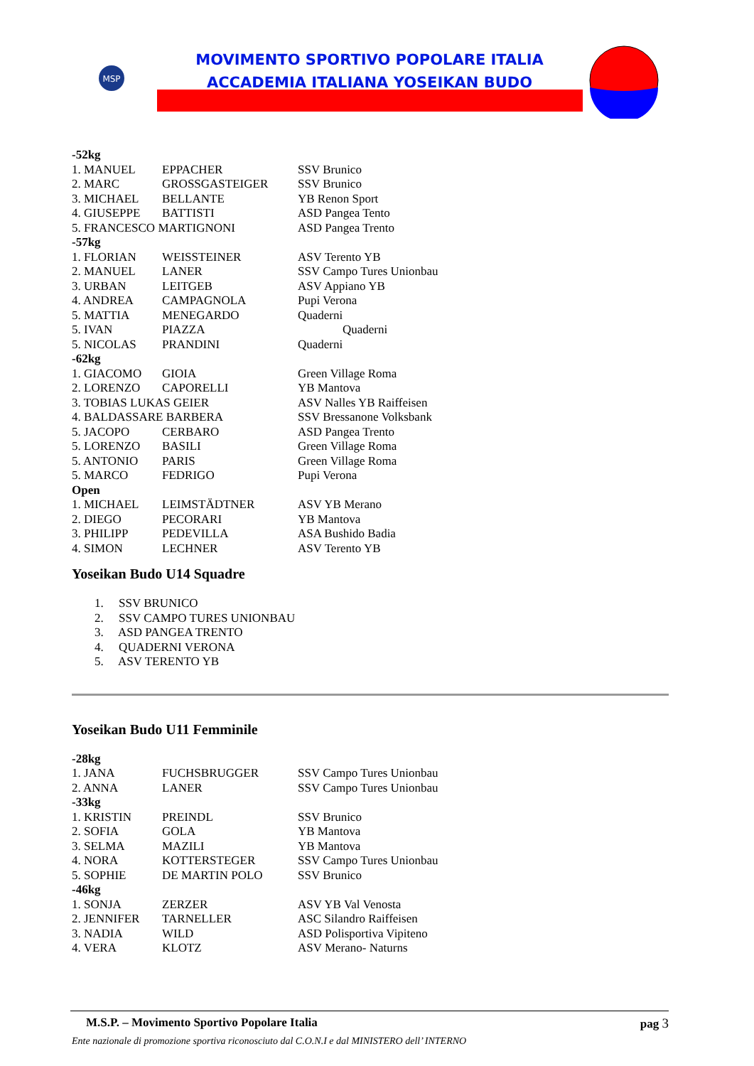MSP
MOVIMENTO SPORTIVO POPOLARE ITALIA
ACCADEMIA ITALIANA YOSEIKAN BUDO
| -52kg | | |
| 1. MANUEL | EPPACHER | SSV Brunico |
| 2. MARC | GROSSGASTEIGER | SSV Brunico |
| 3. MICHAEL | BELLANTE | YB Renon Sport |
| 4. GIUSEPPE | BATTISTI | ASD Pangea Tento |
| 5. FRANCESCO MARTIGNONI | | ASD Pangea Trento |
| -57kg | | |
| 1. FLORIAN | WEISSTEINER | ASV Terento YB |
| 2. MANUEL | LANER | SSV Campo Tures Unionbau |
| 3. URBAN | LEITGEB | ASV Appiano YB |
| 4. ANDREA | CAMPAGNOLA | Pupi Verona |
| 5. MATTIA | MENEGARDO | Quaderni |
| 5. IVAN | PIAZZA | Quaderni |
| 5. NICOLAS | PRANDINI | Quaderni |
| -62kg | | |
| 1. GIACOMO | GIOIA | Green Village Roma |
| 2. LORENZO | CAPORELLI | YB Mantova |
| 3. TOBIAS LUKAS GEIER | | ASV Nalles YB Raiffeisen |
| 4. BALDASSARE BARBERA | | SSV Bressanone Volksbank |
| 5. JACOPO | CERBARO | ASD Pangea Trento |
| 5. LORENZO | BASILI | Green Village Roma |
| 5. ANTONIO | PARIS | Green Village Roma |
| 5. MARCO | FEDRIGO | Pupi Verona |
| Open | | |
| 1. MICHAEL | LEIMSTÄDTNER | ASV YB Merano |
| 2. DIEGO | PECORARI | YB Mantova |
| 3. PHILIPP | PEDEVILLA | ASA Bushido Badia |
| 4. SIMON | LECHNER | ASV Terento YB |
Yoseikan Budo U14 Squadre
1. SSV BRUNICO
2. SSV CAMPO TURES UNIONBAU
3. ASD PANGEA TRENTO
4. QUADERNI VERONA
5. ASV TERENTO YB
Yoseikan Budo U11 Femminile
| -28kg | | |
| 1. JANA | FUCHSBRUGGER | SSV Campo Tures Unionbau |
| 2. ANNA | LANER | SSV Campo Tures Unionbau |
| -33kg | | |
| 1. KRISTIN | PREINDL | SSV Brunico |
| 2. SOFIA | GOLA | YB Mantova |
| 3. SELMA | MAZILI | YB Mantova |
| 4. NORA | KOTTERSTEGER | SSV Campo Tures Unionbau |
| 5. SOPHIE | DE MARTIN POLO | SSV Brunico |
| -46kg | | |
| 1. SONJA | ZERZER | ASV YB Val Venosta |
| 2. JENNIFER | TARNELLER | ASC Silandro Raiffeisen |
| 3. NADIA | WILD | ASD Polisportiva Vipiteno |
| 4. VERA | KLOTZ | ASV Merano- Naturns |
M.S.P. – Movimento Sportivo Popolare Italia pag 3
Ente nazionale di promozione sportiva riconosciuto dal C.O.N.I e dal MINISTERO dell’ INTERNO